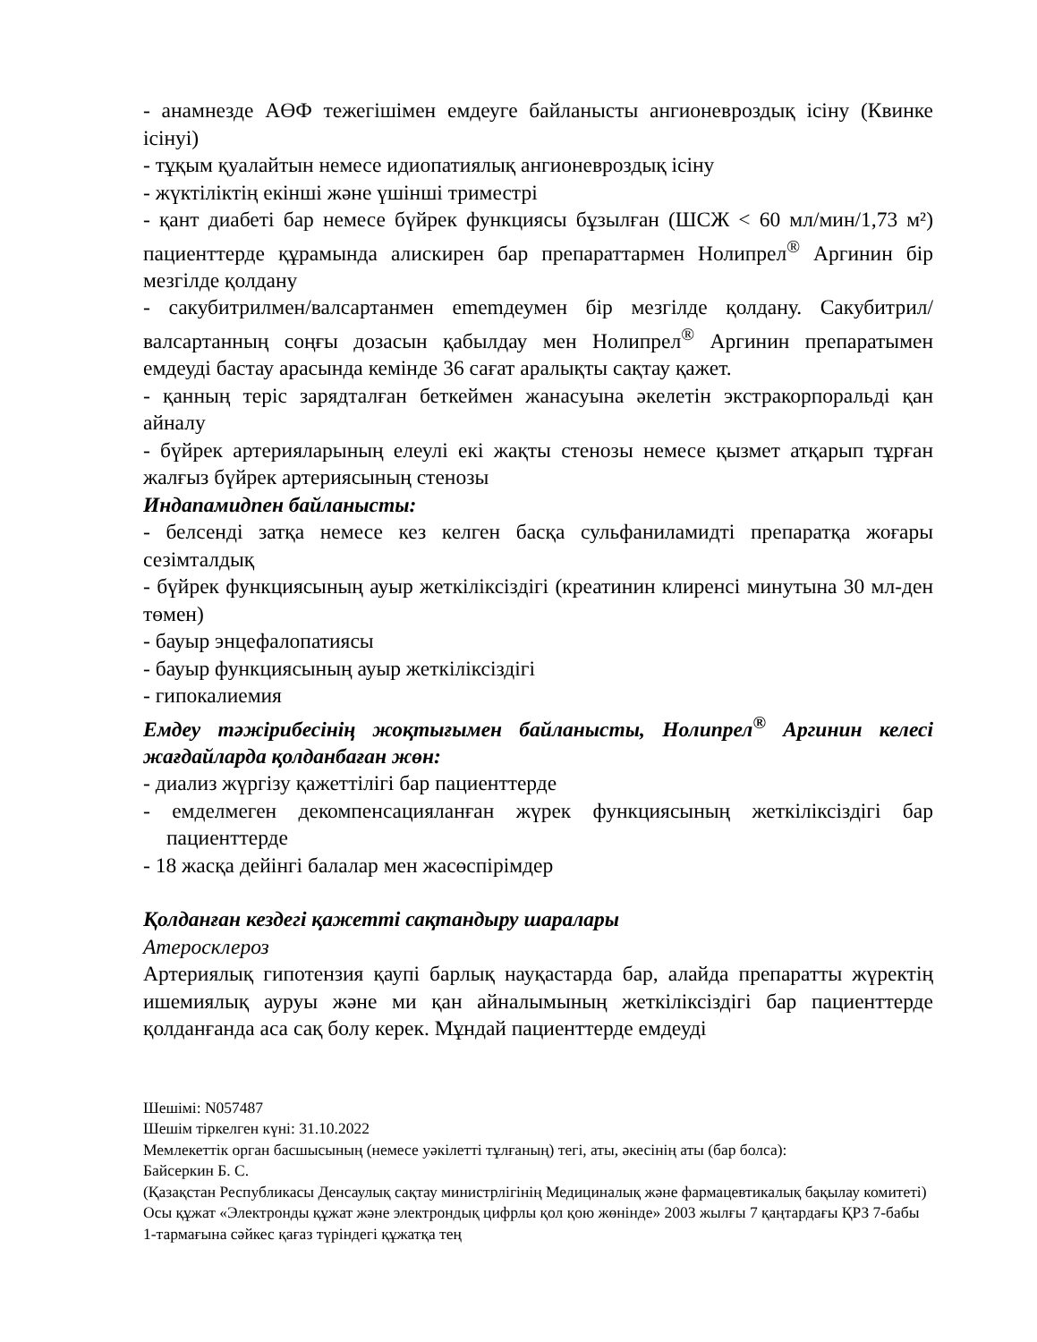- анамнезде АӨФ тежегішімен емдеуге байланысты ангионевроздық ісіну (Квинке ісінуі)
- тұқым қуалайтын немесе идиопатиялық ангионевроздық ісіну
- жүктіліктің екінші және үшінші триместрі
- қант диабеті бар немесе бүйрек функциясы бұзылған (ШСЖ < 60 мл/мин/1,73 м²) пациенттерде құрамында алискирен бар препараттармен Нолипрел<sup>®</sup> Аргинин бір мезгілде қолдану
- сакубитрилмен/валсартанмен ememдеумен бір мезгілде қолдану. Сакубитрил/валсартанның соңғы дозасын қабылдау мен Нолипрел<sup>®</sup> Аргинин препаратымен емдеуді бастау арасында кемінде 36 сағат аралықты сақтау қажет.
- қанның теріс зарядталған беткеймен жанасуына әкелетін экстракорпоральді қан айналу
- бүйрек артерияларының елеулі екі жақты стенозы немесе қызмет атқарып тұрған жалғыз бүйрек артериясының стенозы
Индапамидпен байланысты:
- белсенді затқа немесе кез келген басқа сульфаниламидті препаратқа жоғары сезімталдық
- бүйрек функциясының ауыр жеткіліксіздігі (креатинин клиренсі минутына 30 мл-ден төмен)
- бауыр энцефалопатиясы
- бауыр функциясының ауыр жеткіліксіздігі
- гипокалиемия
Емдеу тәжірибесінің жоқтығымен байланысты, Нолипрел<sup>®</sup> Аргинин келесі жағдайларда қолданбаған жөн:
- диализ жүргізу қажеттілігі бар пациенттерде
- емделмеген декомпенсацияланған жүрек функциясының жеткіліксіздігі бар пациенттерде
- 18 жасқа дейінгі балалар мен жасөспірімдер
Қолданған кездегі қажетті сақтандыру шаралары
Атеросклероз
Артериялық гипотензия қаупі барлық науқастарда бар, алайда препаратты жүректің ишемиялық ауруы және ми қан айналымының жеткіліксіздігі бар пациенттерде қолданғанда аса сақ болу керек. Мұндай пациенттерде емдеуді
Шешімі: N057487
Шешім тіркелген күні: 31.10.2022
Мемлекеттік орган басшысының (немесе уәкілетті тұлғаның) тегі, аты, әкесінің аты (бар болса):
Байсеркин Б. С.
(Қазақстан Республикасы Денсаулық сақтау министрлігінің Медициналық және фармацевтикалық бақылау комитеті)
Осы құжат «Электронды құжат және электрондық цифрлы қол қою жөнінде» 2003 жылғы 7 қаңтардағы ҚРЗ 7-бабы 1-тармағына сәйкес қағаз түріндегі құжатқа тең